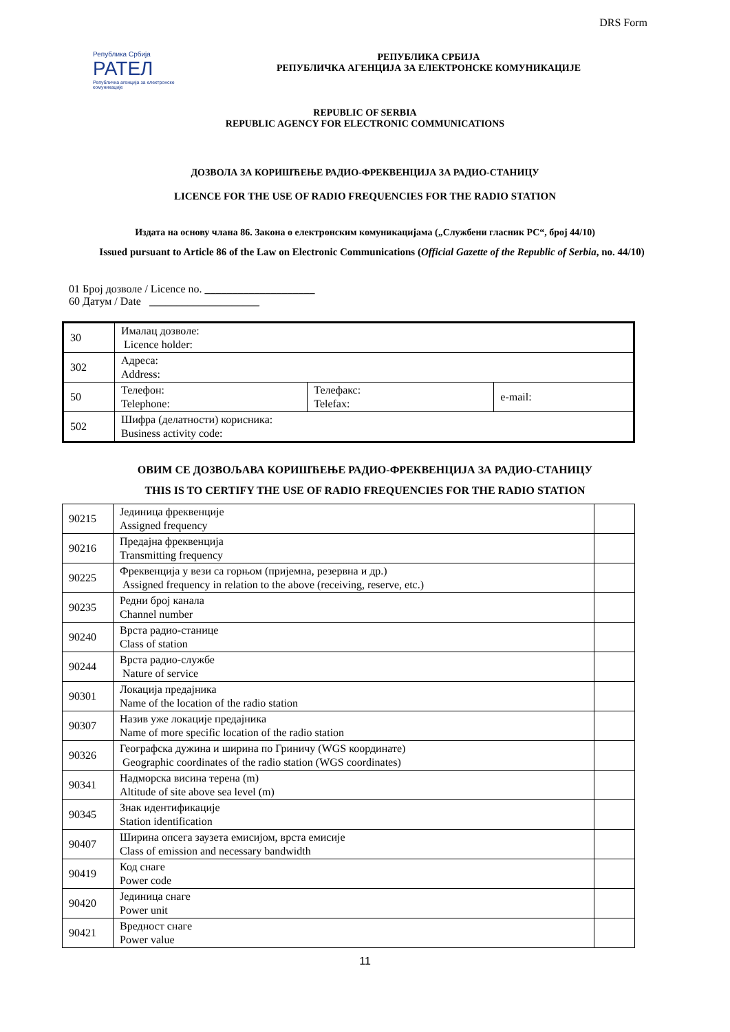DRS Form
Република Србија
РАТЕЛ
Републичка агенција за електронске комуникације
РЕПУБЛИКА СРБИЈА
РЕПУБЛИЧКА АГЕНЦИЈА ЗА ЕЛЕКТРОНСКЕ КОМУНИКАЦИЈЕ
REPUBLIC OF SERBIA
REPUBLIC AGENCY FOR ELECTRONIC COMMUNICATIONS
ДОЗВОЛА ЗА КОРИШЋЕЊЕ РАДИО-ФРЕКВЕНЦИЈА ЗА РАДИО-СТАНИЦУ
LICENCE FOR THE USE OF RADIO FREQUENCIES FOR THE RADIO STATION
Издата на основу члана 86. Закона о електронским комуникацијама („Службени гласник РС“, број 44/10)
Issued pursuant to Article 86 of the Law on Electronic Communications (Official Gazette of the Republic of Serbia, no. 44/10)
01 Број дозволе / Licence no. ____________________
60 Датум / Date ____________________
| 30 | Ималац дозволе: Licence holder: | | |
| 302 | Адреса: Address: | | |
| 50 | Телефон: Telephone: | Телефакс: Telefax: | e-mail: |
| 502 | Шифра (делатности) корисника: Business activity code: | | |
ОВИМ СЕ ДОЗВОЉАВА КОРИШЋЕЊЕ РАДИО-ФРЕКВЕНЦИЈА ЗА РАДИО-СТАНИЦУ
THIS IS TO CERTIFY THE USE OF RADIO FREQUENCIES FOR THE RADIO STATION
| 90215 | Јединица фреквенције Assigned frequency | |
| 90216 | Предајна фреквенција Transmitting frequency | |
| 90225 | Фреквенција у вези са горњом (пријемна, резервна и др.) Assigned frequency in relation to the above (receiving, reserve, etc.) | |
| 90235 | Редни број канала Channel number | |
| 90240 | Врста радио-станице Class of station | |
| 90244 | Врста радио-службе Nature of service | |
| 90301 | Локација предајника Name of the location of the radio station | |
| 90307 | Назив уже локације предајника Name of more specific location of the radio station | |
| 90326 | Географска дужина и ширина по Гриничу (WGS координате) Geographic coordinates of the radio station (WGS coordinates) | |
| 90341 | Надморска висина терена (m) Altitude of site above sea level (m) | |
| 90345 | Знак идентификације Station identification | |
| 90407 | Ширина опсега заузета емисијом, врста емисије Class of emission and necessary bandwidth | |
| 90419 | Код снаге Power code | |
| 90420 | Јединица снаге Power unit | |
| 90421 | Вредност снаге Power value | |
11